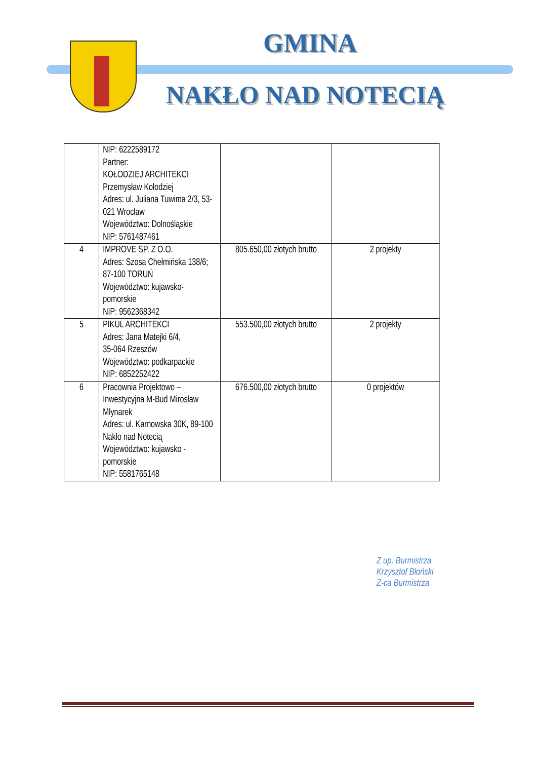GMINA
NAKŁO NAD NOTECIĄ
| | NIP: 6222589172 Partner: KOŁODZIEJ ARCHITEKCI Przemysław Kołodziej Adres: ul. Juliana Tuwima 2/3, 53-021 Wrocław Województwo: Dolnośląskie NIP: 5761487461 | | |
| 4 | IMPROVE SP. Z O.O. Adres: Szosa Chełmińska 138/6; 87-100 TORUŃ Województwo: kujawsko-pomorskie NIP: 9562368342 | 805.650,00 złotych brutto | 2 projekty |
| 5 | PIKUL ARCHITEKCI Adres: Jana Matejki 6/4, 35-064 Rzeszów Województwo: podkarpackie NIP: 6852252422 | 553.500,00 złotych brutto | 2 projekty |
| 6 | Pracownia Projektowo – Inwestycyjna M-Bud Mirosław Młynarek Adres: ul. Karnowska 30K, 89-100 Nakło nad Notecią Województwo: kujawsko - pomorskie NIP: 5581765148 | 676.500,00 złotych brutto | 0 projektów |
Z up. Burmistrza
Krzysztof Błoński
Z-ca Burmistrza